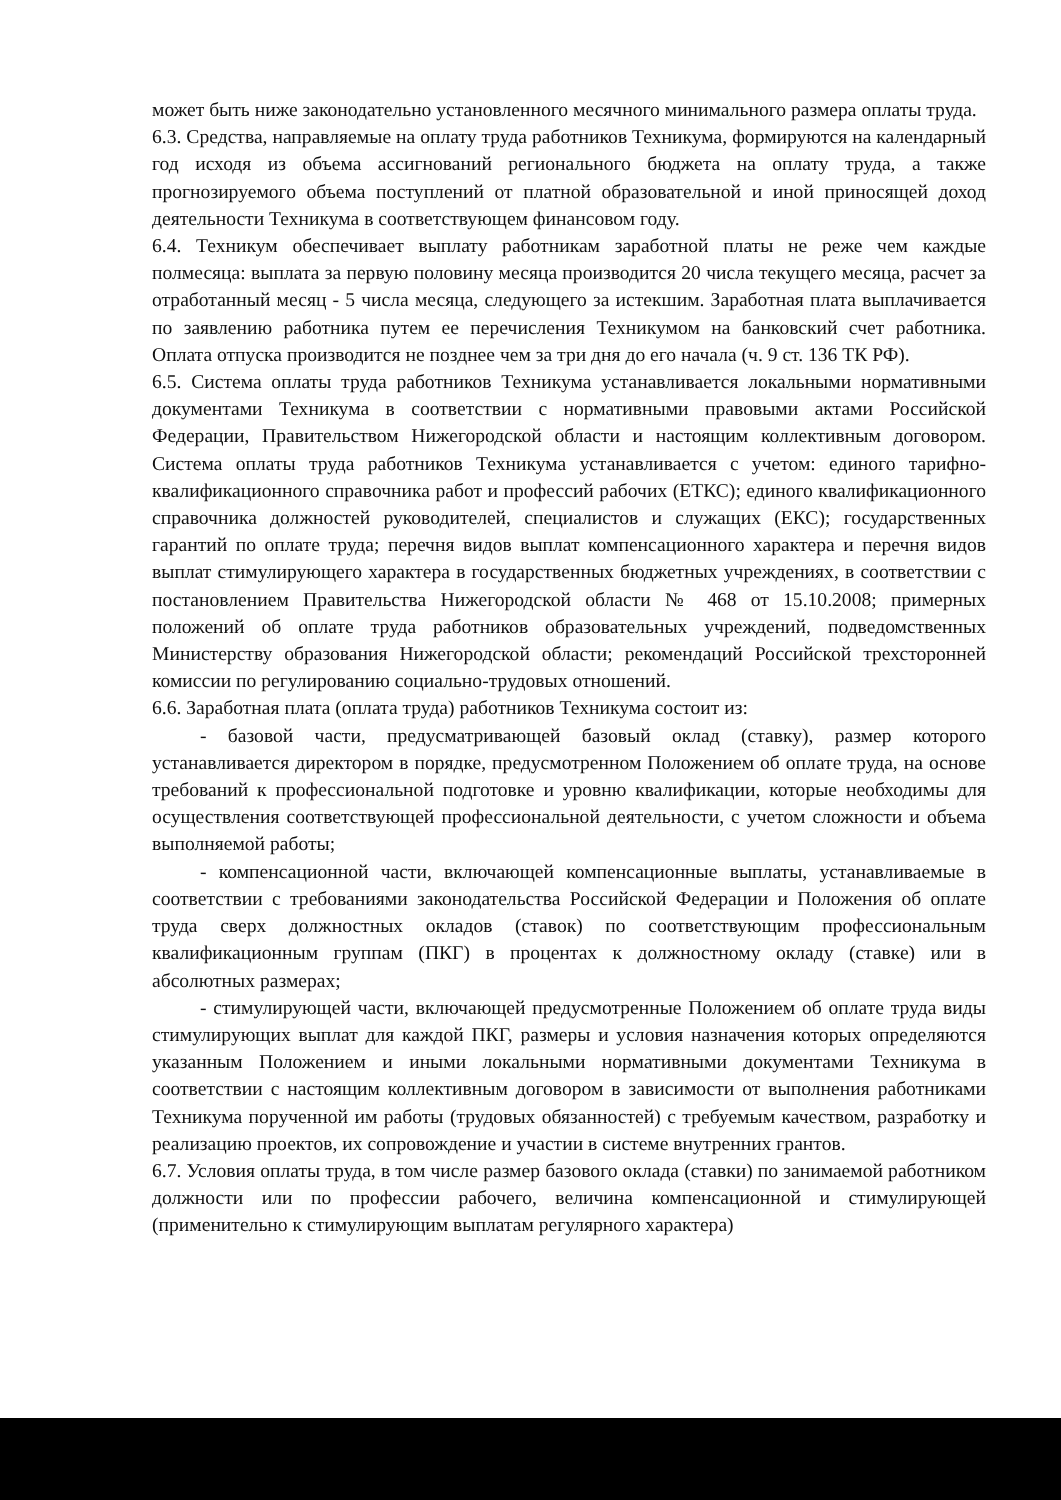может быть ниже законодательно установленного месячного минимального размера оплаты труда.
6.3. Средства, направляемые на оплату труда работников Техникума, формируются на календарный год исходя из объема ассигнований регионального бюджета на оплату труда, а также прогнозируемого объема поступлений от платной образовательной и иной приносящей доход деятельности Техникума в соответствующем финансовом году.
6.4. Техникум обеспечивает выплату работникам заработной платы не реже чем каждые полмесяца: выплата за первую половину месяца производится 20 числа текущего месяца, расчет за отработанный месяц - 5 числа месяца, следующего за истекшим. Заработная плата выплачивается по заявлению работника путем ее перечисления Техникумом на банковский счет работника. Оплата отпуска производится не позднее чем за три дня до его начала (ч. 9 ст. 136 ТК РФ).
6.5. Система оплаты труда работников Техникума устанавливается локальными нормативными документами Техникума в соответствии с нормативными правовыми актами Российской Федерации, Правительством Нижегородской области и настоящим коллективным договором. Система оплаты труда работников Техникума устанавливается с учетом: единого тарифно-квалификационного справочника работ и профессий рабочих (ЕТКС); единого квалификационного справочника должностей руководителей, специалистов и служащих (ЕКС); государственных гарантий по оплате труда; перечня видов выплат компенсационного характера и перечня видов выплат стимулирующего характера в государственных бюджетных учреждениях, в соответствии с постановлением Правительства Нижегородской области № 468 от 15.10.2008; примерных положений об оплате труда работников образовательных учреждений, подведомственных Министерству образования Нижегородской области; рекомендаций Российской трехсторонней комиссии по регулированию социально-трудовых отношений.
6.6. Заработная плата (оплата труда) работников Техникума состоит из:
- базовой части, предусматривающей базовый оклад (ставку), размер которого устанавливается директором в порядке, предусмотренном Положением об оплате труда, на основе требований к профессиональной подготовке и уровню квалификации, которые необходимы для осуществления соответствующей профессиональной деятельности, с учетом сложности и объема выполняемой работы;
- компенсационной части, включающей компенсационные выплаты, устанавливаемые в соответствии с требованиями законодательства Российской Федерации и Положения об оплате труда сверх должностных окладов (ставок) по соответствующим профессиональным квалификационным группам (ПКГ) в процентах к должностному окладу (ставке) или в абсолютных размерах;
- стимулирующей части, включающей предусмотренные Положением об оплате труда виды стимулирующих выплат для каждой ПКГ, размеры и условия назначения которых определяются указанным Положением и иными локальными нормативными документами Техникума в соответствии с настоящим коллективным договором в зависимости от выполнения работниками Техникума порученной им работы (трудовых обязанностей) с требуемым качеством, разработку и реализацию проектов, их сопровождение и участии в системе внутренних грантов.
6.7. Условия оплаты труда, в том числе размер базового оклада (ставки) по занимаемой работником должности или по профессии рабочего, величина компенсационной и стимулирующей (применительно к стимулирующим выплатам регулярного характера)